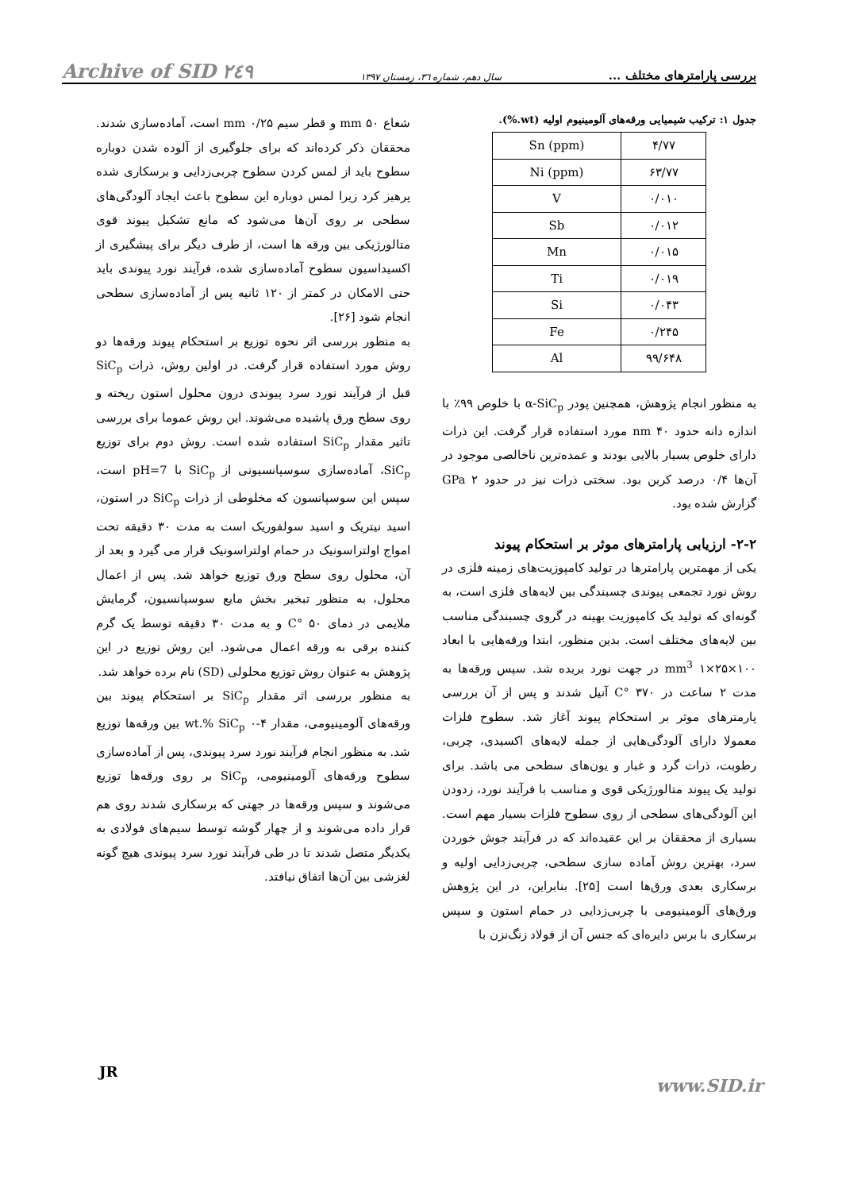بررسی پارامترهای مختلف ... سال دهم، شماره ۳٦، زمستان ۱۳۹۷ Archive of SID ۲٤۹
جدول ۱: ترکیب شیمیایی ورقه‌های آلومینیوم اولیه (wt.%).
| Sn (ppm) | ۴/۷۷ |
| Ni (ppm) | ۶۳/۷۷ |
| V | ۰/۰۱۰ |
| Sb | ۰/۰۱۲ |
| Mn | ۰/۰۱۵ |
| Ti | ۰/۰۱۹ |
| Si | ۰/۰۴۳ |
| Fe | ۰/۲۴۵ |
| Al | ۹۹/۶۴۸ |
به منظور انجام پژوهش، همچنین پودر α-SiC<sub>p</sub> با خلوص ۹۹٪ با اندازه دانه حدود ۴۰ nm مورد استفاده قرار گرفت. این ذرات دارای خلوص بسیار بالایی بودند و عمده‌ترین ناخالصی موجود در آن‌ها ۰/۴ درصد کربن بود. سختی ذرات نیز در حدود ۲ GPa گزارش شده بود.
۲-۲- ارزیابی پارامترهای موثر بر استحکام پیوند
یکی از مهمترین پارامترها در تولید کامپوزیت‌های زمینه فلزی در روش نورد تجمعی پیوندی چسبندگی بین لایه‌های فلزی است، به گونه‌ای که تولید یک کامپوزیت بهینه در گروی چسبندگی مناسب بین لایه‌های مختلف است. بدین منظور، ابتدا ورقه‌هایی با ابعاد ۱۰۰×۲۵×۱ mm<sup>3</sup> در جهت نورد بریده شد. سپس ورقه‌ها به مدت ۲ ساعت در ۳۷۰ °C آنیل شدند و پس از آن بررسی پارمترهای موثر بر استحکام پیوند آغاز شد. سطوح فلزات معمولا دارای آلودگی‌هایی از جمله لایه‌های اکسیدی، چربی، رطوبت، ذرات گرد و غبار و یون‌های سطحی می باشد. برای تولید یک پیوند متالورژیکی قوی و مناسب با فرآیند نورد، زدودن این آلودگی‌های سطحی از روی سطوح فلزات بسیار مهم است. بسیاری از محققان بر این عقیده‌اند که در فرآیند جوش خوردن سرد، بهترین روش آماده سازی سطحی، چربی‌زدایی اولیه و برسکاری بعدی ورق‌ها است [۲۵]. بنابراین، در این پژوهش ورق‌های آلومینیومی با چربی‌زدایی در حمام استون و سپس برسکاری با برس دایره‌ای که جنس آن از فولاد زنگ‌نزن با
شعاع ۵۰ mm و قطر سیم ۰/۲۵ mm است، آماده‌سازی شدند. محققان ذکر کرده‌اند که برای جلوگیری از آلوده شدن دوباره سطوح باید از لمس کردن سطوح چربی‌زدایی و برسکاری شده پرهیز کرد زیرا لمس دوباره این سطوح باعث ایجاد آلودگی‌های سطحی بر روی آن‌ها می‌شود که مانع تشکیل پیوند قوی متالورژیکی بین ورقه ها است، از طرف دیگر برای پیشگیری از اکسیداسیون سطوح آماده‌سازی شده، فرآیند نورد پیوندی باید حتی الامکان در کمتر از ۱۲۰ ثانیه پس از آماده‌سازی سطحی انجام شود [۲۶].
به منظور بررسی اثر نحوه توزیع بر استحکام پیوند ورقه‌ها دو روش مورد استفاده قرار گرفت. در اولین روش، ذرات SiC<sub>p</sub> قبل از فرآیند نورد سرد پیوندی درون محلول استون ریخته و روی سطح ورق پاشیده می‌شوند. این روش عموما برای بررسی تاثیر مقدار SiC<sub>p</sub> استفاده شده است. روش دوم برای توزیع SiC<sub>p</sub>، آماده‌سازی سوسپانسیونی از SiC<sub>p</sub> با pH=7 است، سپس این سوسپانسون که مخلوطی از ذرات SiC<sub>p</sub> در استون، اسید نیتریک و اسید سولفوریک است به مدت ۳۰ دقیقه تحت امواج اولتراسونیک در حمام اولتراسونیک قرار می گیرد و بعد از آن، محلول روی سطح ورق توزیع خواهد شد. پس از اعمال محلول، به منظور تبخیر بخش مایع سوسپانسیون، گرمایش ملایمی در دمای ۵۰ °C و به مدت ۳۰ دقیقه توسط یک گرم کننده برقی به ورقه اعمال می‌شود. این روش توزیع در این پژوهش به عنوان روش توزیع محلولی (SD) نام برده خواهد شد.
به منظور بررسی اثر مقدار SiC<sub>p</sub> بر استحکام پیوند بین ورقه‌های آلومینیومی، مقدار ۴-۰ wt.% SiC<sub>p</sub> بین ورقه‌ها توزیع شد. به منظور انجام فرآیند نورد سرد پیوندی، پس از آماده‌سازی سطوح ورقه‌های آلومینیومی، SiC<sub>p</sub> بر روی ورقه‌ها توزیع می‌شوند و سپس ورقه‌ها در جهتی که برسکاری شدند روی هم قرار داده می‌شوند و از چهار گوشه توسط سیم‌های فولادی به یکدیگر متصل شدند تا در طی فرآیند نورد سرد پیوندی هیچ گونه لغزشی بین آن‌ها اتفاق نیافتد.
JR
www.SID.ir